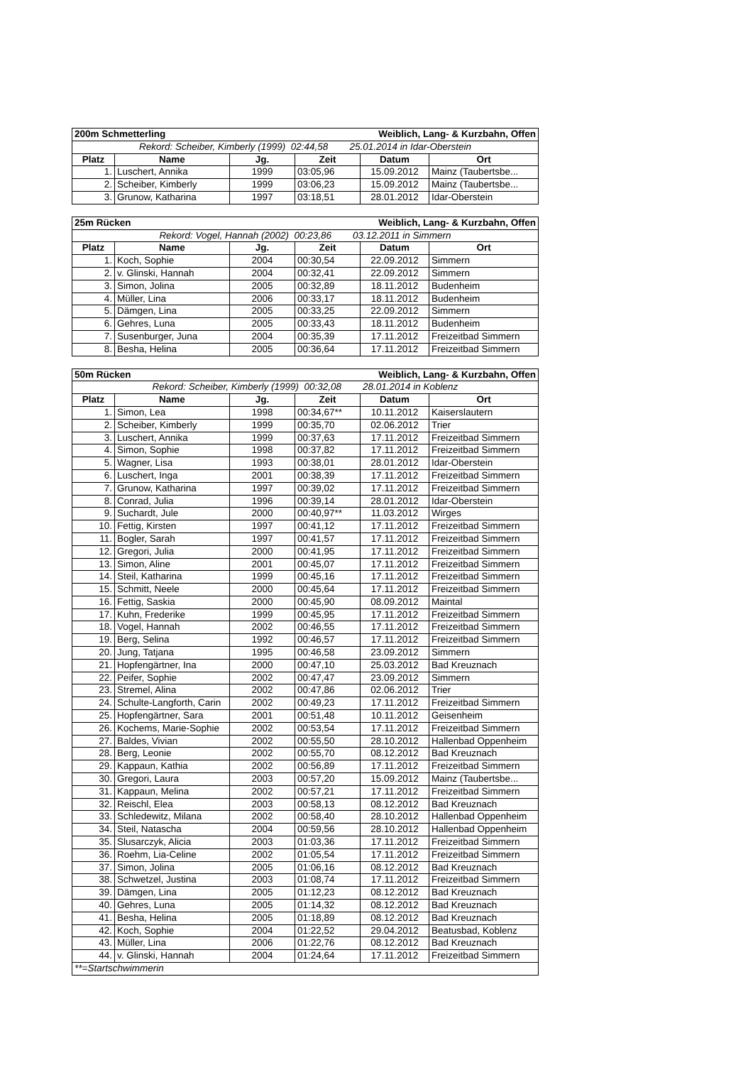| 200m Schmetterling | | | Weiblich, Lang- & Kurzbahn, Offen | | |
| Rekord: Scheiber, Kimberly (1999) 02:44,58 25.01.2014 in Idar-Oberstein | | | | | |
| Platz | Name | Jg. | Zeit | Datum | Ort |
| 1. | Luschert, Annika | 1999 | 03:05,96 | 15.09.2012 | Mainz (Taubertsbe... |
| 2. | Scheiber, Kimberly | 1999 | 03:06,23 | 15.09.2012 | Mainz (Taubertsbe... |
| 3. | Grunow, Katharina | 1997 | 03:18,51 | 28.01.2012 | Idar-Oberstein |
| 25m Rücken | | | Weiblich, Lang- & Kurzbahn, Offen | | |
| Rekord: Vogel, Hannah (2002) 00:23,86 03.12.2011 in Simmern | | | | | |
| Platz | Name | Jg. | Zeit | Datum | Ort |
| 1. | Koch, Sophie | 2004 | 00:30,54 | 22.09.2012 | Simmern |
| 2. | v. Glinski, Hannah | 2004 | 00:32,41 | 22.09.2012 | Simmern |
| 3. | Simon, Jolina | 2005 | 00:32,89 | 18.11.2012 | Budenheim |
| 4. | Müller, Lina | 2006 | 00:33,17 | 18.11.2012 | Budenheim |
| 5. | Dämgen, Lina | 2005 | 00:33,25 | 22.09.2012 | Simmern |
| 6. | Gehres, Luna | 2005 | 00:33,43 | 18.11.2012 | Budenheim |
| 7. | Susenburger, Juna | 2004 | 00:35,39 | 17.11.2012 | Freizeitbad Simmern |
| 8. | Besha, Helina | 2005 | 00:36,64 | 17.11.2012 | Freizeitbad Simmern |
| 50m Rücken | | | Weiblich, Lang- & Kurzbahn, Offen | | |
| Rekord: Scheiber, Kimberly (1999) 00:32,08 28.01.2014 in Koblenz | | | | | |
| Platz | Name | Jg. | Zeit | Datum | Ort |
| 1. | Simon, Lea | 1998 | 00:34,67** | 10.11.2012 | Kaiserslautern |
| 2. | Scheiber, Kimberly | 1999 | 00:35,70 | 02.06.2012 | Trier |
| 3. | Luschert, Annika | 1999 | 00:37,63 | 17.11.2012 | Freizeitbad Simmern |
| 4. | Simon, Sophie | 1998 | 00:37,82 | 17.11.2012 | Freizeitbad Simmern |
| 5. | Wagner, Lisa | 1993 | 00:38,01 | 28.01.2012 | Idar-Oberstein |
| 6. | Luschert, Inga | 2001 | 00:38,39 | 17.11.2012 | Freizeitbad Simmern |
| 7. | Grunow, Katharina | 1997 | 00:39,02 | 17.11.2012 | Freizeitbad Simmern |
| 8. | Conrad, Julia | 1996 | 00:39,14 | 28.01.2012 | Idar-Oberstein |
| 9. | Suchardt, Jule | 2000 | 00:40,97** | 11.03.2012 | Wirges |
| 10. | Fettig, Kirsten | 1997 | 00:41,12 | 17.11.2012 | Freizeitbad Simmern |
| 11. | Bogler, Sarah | 1997 | 00:41,57 | 17.11.2012 | Freizeitbad Simmern |
| 12. | Gregori, Julia | 2000 | 00:41,95 | 17.11.2012 | Freizeitbad Simmern |
| 13. | Simon, Aline | 2001 | 00:45,07 | 17.11.2012 | Freizeitbad Simmern |
| 14. | Steil, Katharina | 1999 | 00:45,16 | 17.11.2012 | Freizeitbad Simmern |
| 15. | Schmitt, Neele | 2000 | 00:45,64 | 17.11.2012 | Freizeitbad Simmern |
| 16. | Fettig, Saskia | 2000 | 00:45,90 | 08.09.2012 | Maintal |
| 17. | Kuhn, Frederike | 1999 | 00:45,95 | 17.11.2012 | Freizeitbad Simmern |
| 18. | Vogel, Hannah | 2002 | 00:46,55 | 17.11.2012 | Freizeitbad Simmern |
| 19. | Berg, Selina | 1992 | 00:46,57 | 17.11.2012 | Freizeitbad Simmern |
| 20. | Jung, Tatjana | 1995 | 00:46,58 | 23.09.2012 | Simmern |
| 21. | Hopfengärtner, Ina | 2000 | 00:47,10 | 25.03.2012 | Bad Kreuznach |
| 22. | Peifer, Sophie | 2002 | 00:47,47 | 23.09.2012 | Simmern |
| 23. | Stremel, Alina | 2002 | 00:47,86 | 02.06.2012 | Trier |
| 24. | Schulte-Langforth, Carin | 2002 | 00:49,23 | 17.11.2012 | Freizeitbad Simmern |
| 25. | Hopfengärtner, Sara | 2001 | 00:51,48 | 10.11.2012 | Geisenheim |
| 26. | Kochems, Marie-Sophie | 2002 | 00:53,54 | 17.11.2012 | Freizeitbad Simmern |
| 27. | Baldes, Vivian | 2002 | 00:55,50 | 28.10.2012 | Hallenbad Oppenheim |
| 28. | Berg, Leonie | 2002 | 00:55,70 | 08.12.2012 | Bad Kreuznach |
| 29. | Kappaun, Kathia | 2002 | 00:56,89 | 17.11.2012 | Freizeitbad Simmern |
| 30. | Gregori, Laura | 2003 | 00:57,20 | 15.09.2012 | Mainz (Taubertsbe... |
| 31. | Kappaun, Melina | 2002 | 00:57,21 | 17.11.2012 | Freizeitbad Simmern |
| 32. | Reischl, Elea | 2003 | 00:58,13 | 08.12.2012 | Bad Kreuznach |
| 33. | Schledewitz, Milana | 2002 | 00:58,40 | 28.10.2012 | Hallenbad Oppenheim |
| 34. | Steil, Natascha | 2004 | 00:59,56 | 28.10.2012 | Hallenbad Oppenheim |
| 35. | Slusarczyk, Alicia | 2003 | 01:03,36 | 17.11.2012 | Freizeitbad Simmern |
| 36. | Roehm, Lia-Celine | 2002 | 01:05,54 | 17.11.2012 | Freizeitbad Simmern |
| 37. | Simon, Jolina | 2005 | 01:06,16 | 08.12.2012 | Bad Kreuznach |
| 38. | Schwetzel, Justina | 2003 | 01:08,74 | 17.11.2012 | Freizeitbad Simmern |
| 39. | Dämgen, Lina | 2005 | 01:12,23 | 08.12.2012 | Bad Kreuznach |
| 40. | Gehres, Luna | 2005 | 01:14,32 | 08.12.2012 | Bad Kreuznach |
| 41. | Besha, Helina | 2005 | 01:18,89 | 08.12.2012 | Bad Kreuznach |
| 42. | Koch, Sophie | 2004 | 01:22,52 | 29.04.2012 | Beatusbad, Koblenz |
| 43. | Müller, Lina | 2006 | 01:22,76 | 08.12.2012 | Bad Kreuznach |
| 44. | v. Glinski, Hannah | 2004 | 01:24,64 | 17.11.2012 | Freizeitbad Simmern |
| **=Startschwimmerin | | | | | |